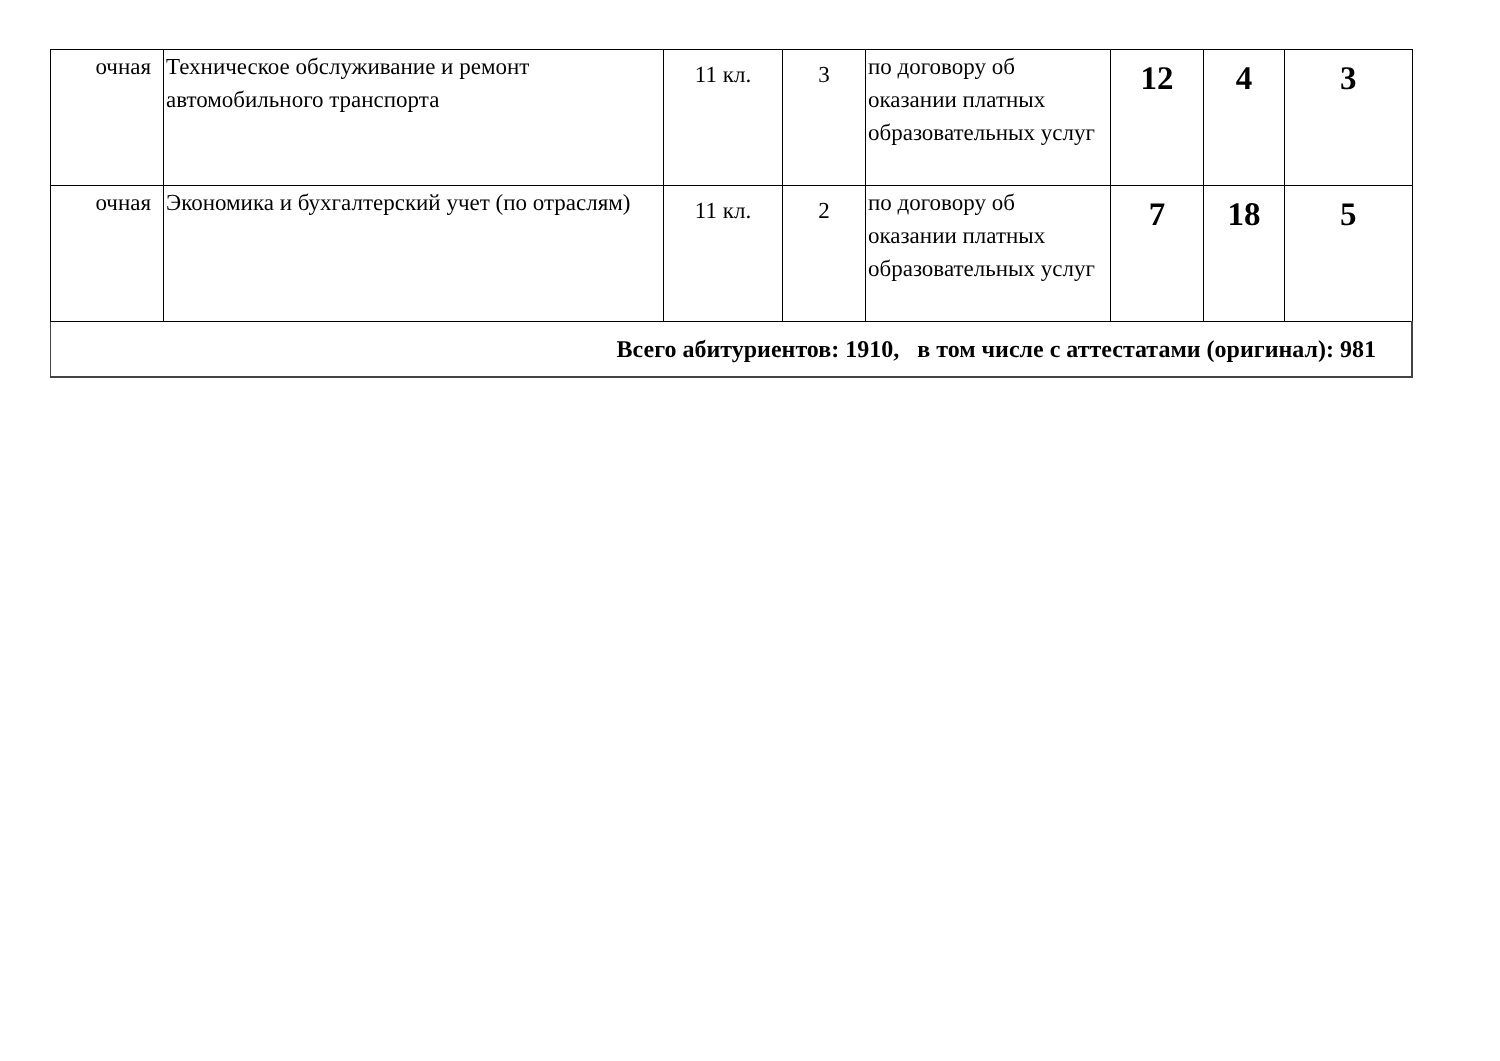| очная | Техническое обслуживание и ремонт автомобильного транспорта | 11 кл. | 3 | по договору об оказании платных образовательных услуг | 12 | 4 | 3 |
| очная | Экономика и бухгалтерский учет (по отраслям) | 11 кл. | 2 | по договору об оказании платных образовательных услуг | 7 | 18 | 5 |
| Всего абитуриентов: 1910, в том числе с аттестатами (оригинал): 981 | | | | | | | |